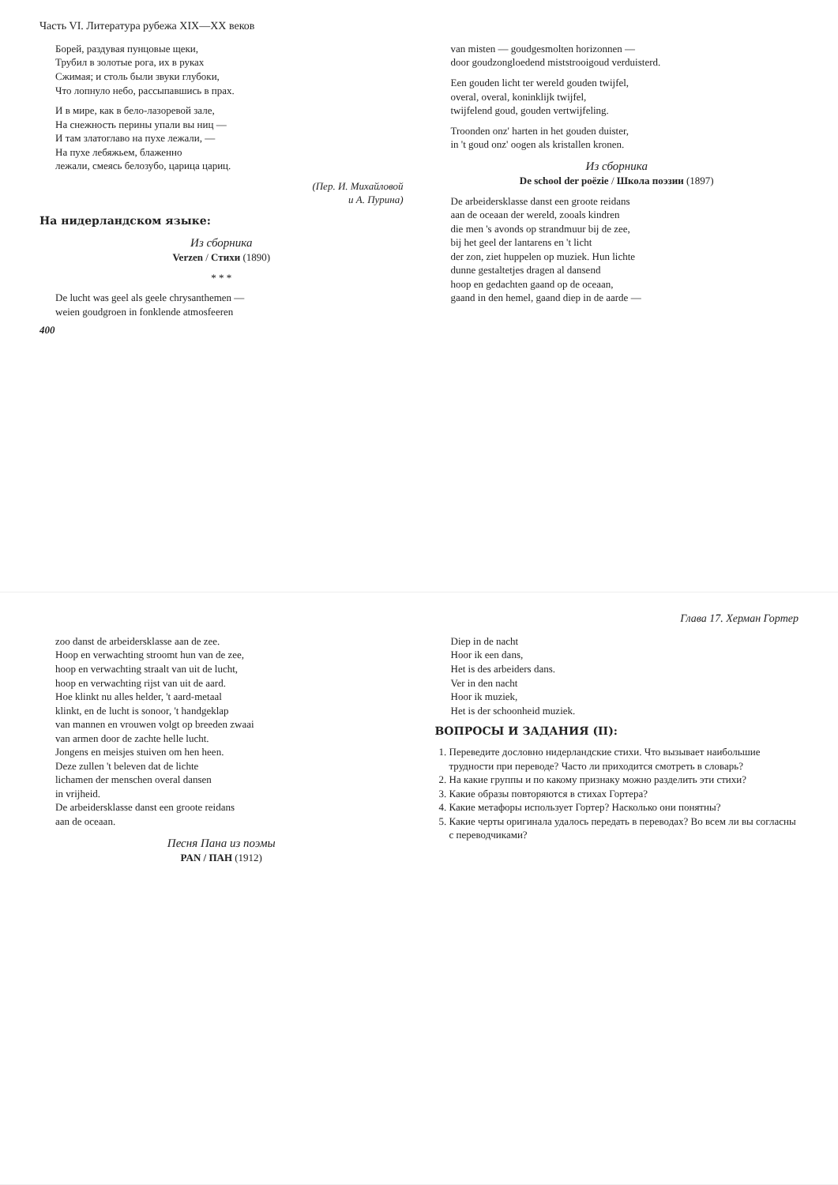Часть VI. Литература рубежа XIX—XX веков
Борей, раздувая пунцовые щеки,
Трубил в золотые рога, их в руках
Сжимая; и столь были звуки глубоки,
Что лопнуло небо, рассыпавшись в прах.
И в мире, как в бело-лазоревой зале,
На снежность перины упали вы ниц —
И там златоглаво на пухе лежали, —
На пухе лебяжьем, блаженно
лежали, смеясь белозубо, царица цариц.
(Пер. И. Михайловой
и А. Пурина)
На нидерландском языке:
Из сборника
Verzen / Стихи (1890)
* * *
De lucht was geel als geele chrysanthemen —
weien goudgroen in fonklende atmosfeeren
van misten — goudgesmolten horizonnen —
door goudzongloedend miststrooigoud verduisterd.
Een gouden licht ter wereld gouden twijfel,
overal, overal, koninklijk twijfel,
twijfelend goud, gouden vertwijfeling.
Troonden onz' harten in het gouden duister,
in 't goud onz' oogen als kristallen kronen.
Из сборника
De school der poëzie / Школа поэзии (1897)
De arbeidersklasse danst een groote reidans
aan de oceaan der wereld, zooals kindren
die men 's avonds op strandmuur bij de zee,
bij het geel der lantarens en 't licht
der zon, ziet huppelen op muziek. Hun lichte
dunne gestaltetjes dragen al dansend
hoop en gedachten gaand op de oceaan,
gaand in den hemel, gaand diep in de aarde —
400
Глава 17. Херман Гортер
zoo danst de arbeidersklasse aan de zee.
Hoop en verwachting stroomt hun van de zee,
hoop en verwachting straalt van uit de lucht,
hoop en verwachting rijst van uit de aard.
Hoe klinkt nu alles helder, 't aard-metaal
klinkt, en de lucht is sonoor, 't handgeklap
van mannen en vrouwen volgt op breeden zwaai
van armen door de zachte helle lucht.
Jongens en meisjes stuiven om hen heen.
Deze zullen 't beleven dat de lichte
lichamen der menschen overal dansen
in vrijheid.
De arbeidersklasse danst een groote reidans
aan de oceaan.
Песня Пана из поэмы
PAN / ПАН (1912)
Diep in de nacht
Hoor ik een dans,
Het is des arbeiders dans.
Ver in den nacht
Hoor ik muziek,
Het is der schoonheid muziek.
ВОПРОСЫ И ЗАДАНИЯ (II):
1. Переведите дословно нидерландские стихи. Что вызывает наибольшие трудности при переводе? Часто ли приходится смотреть в словарь?
2. На какие группы и по какому признаку можно разделить эти стихи?
3. Какие образы повторяются в стихах Гортера?
4. Какие метафоры использует Гортер? Насколько они понятны?
5. Какие черты оригинала удалось передать в переводах? Во всем ли вы согласны с переводчиками?